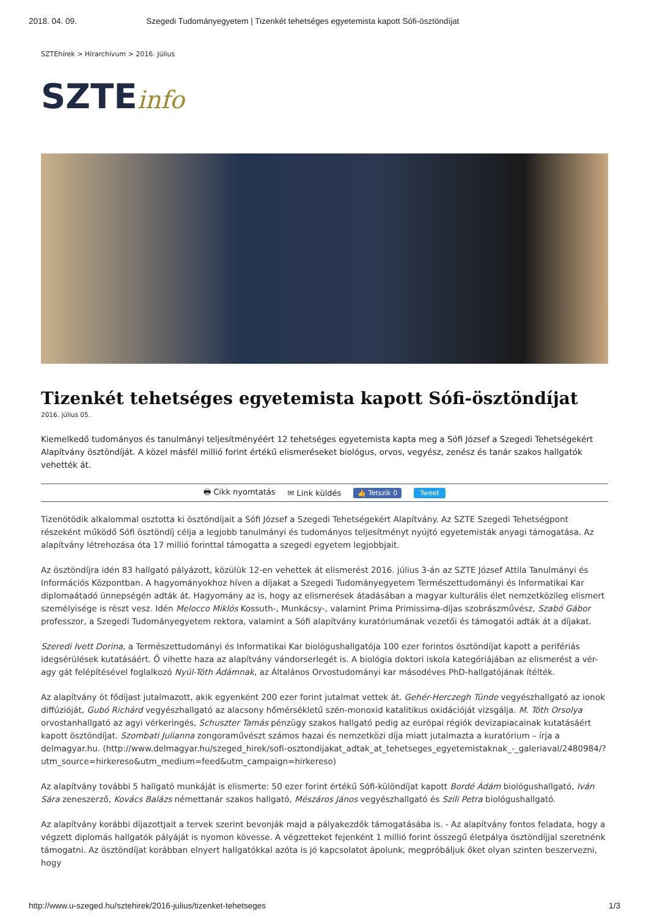2018. 04. 09. Szegedi Tudományegyetem | Tizenkét tehetséges egyetemista kapott Sófi-ösztöndíjat
SZTEhírek > Hírarchívum > 2016. Július
SZTEinfo
Tizenkét tehetséges egyetemista kapott Sófi-ösztöndíjat
2016. július 05.
Kiemelkedő tudományos és tanulmányi teljesítményéért 12 tehetséges egyetemista kapta meg a Sófi József a Szegedi Tehetségekért Alapítvány ösztöndíját. A közel másfél millió forint értékű elismeréseket biológus, orvos, vegyész, zenész és tanár szakos hallgatók vehették át.
🖶 Cikk nyomtatás ✉ Link küldés 👍 Tetszik 0 Tweet
Tizenötödik alkalommal osztotta ki ösztöndíjait a Sófi József a Szegedi Tehetségekért Alapítvány. Az SZTE Szegedi Tehetségpont részeként működő Sófi ösztöndíj célja a legjobb tanulmányi és tudományos teljesítményt nyújtó egyetemisták anyagi támogatása. Az alapítvány létrehozása óta 17 millió forinttal támogatta a szegedi egyetem legjobbjait.
Az ösztöndíjra idén 83 hallgató pályázott, közülük 12-en vehettek át elismerést 2016. július 3-án az SZTE József Attila Tanulmányi és Információs Központban. A hagyományokhoz híven a díjakat a Szegedi Tudományegyetem Természettudományi és Informatikai Kar diplomaátadó ünnepségén adták át. Hagyomány az is, hogy az elismerések átadásában a magyar kulturális élet nemzetközileg elismert személyisége is részt vesz. Idén Melocco Miklós Kossuth-, Munkácsy-, valamint Prima Primissima-díjas szobrászművész, Szabó Gábor professzor, a Szegedi Tudományegyetem rektora, valamint a Sófi alapítvány kuratóriumának vezetői és támogatói adták át a díjakat.
Szeredi Ivett Dorina, a Természettudományi és Informatikai Kar biológushallgatója 100 ezer forintos ösztöndíjat kapott a perifériás idegsérülések kutatásáért. Ő vihette haza az alapítvány vándorserlegét is. A biológia doktori iskola kategóriájában az elismerést a vér-agy gát felépítésével foglalkozó Nyúl-Tóth Ádámnak, az Általános Orvostudományi kar másodéves PhD-hallgatójának ítélték.
Az alapítvány öt fődíjast jutalmazott, akik egyenként 200 ezer forint jutalmat vettek át. Gehér-Herczegh Tünde vegyészhallgató az ionok diffúzióját, Gubó Richárd vegyészhallgató az alacsony hőmérsékletű szén-monoxid katalitikus oxidációját vizsgálja. M. Tóth Orsolya orvostanhallgató az agyi vérkeringés, Schuszter Tamás pénzügy szakos hallgató pedig az európai régiók devizapiacainak kutatásáért kapott ösztöndíjat. Szombati Julianna zongoraművészt számos hazai és nemzetközi díja miatt jutalmazta a kuratórium – írja a delmagyar.hu. (http://www.delmagyar.hu/szeged_hirek/sofi-osztondijakat_adtak_at_tehetseges_egyetemistaknak_-_galeriaval/2480984/?utm_source=hirkereso&utm_medium=feed&utm_campaign=hirkereso)
Az alapítvány további 5 hallgató munkáját is elismerte: 50 ezer forint értékű Sófi-különdíjat kapott Bordé Ádám biológushallgató, Iván Sára zeneszerző, Kovács Balázs némettanár szakos hallgató, Mészáros János vegyészhallgató és Szili Petra biológushallgató.
Az alapítvány korábbi díjazottjait a tervek szerint bevonják majd a pályakezdők támogatásába is. - Az alapítvány fontos feladata, hogy a végzett diplomás hallgatók pályáját is nyomon kövesse. A végzetteket fejenként 1 millió forint összegű életpálya ösztöndíjjal szeretnénk támogatni. Az ösztöndíjat korábban elnyert hallgatókkal azóta is jó kapcsolatot ápolunk, megpróbáljuk őket olyan szinten beszervezni, hogy
http://www.u-szeged.hu/sztehirek/2016-julius/tizenket-tehetseges 1/3